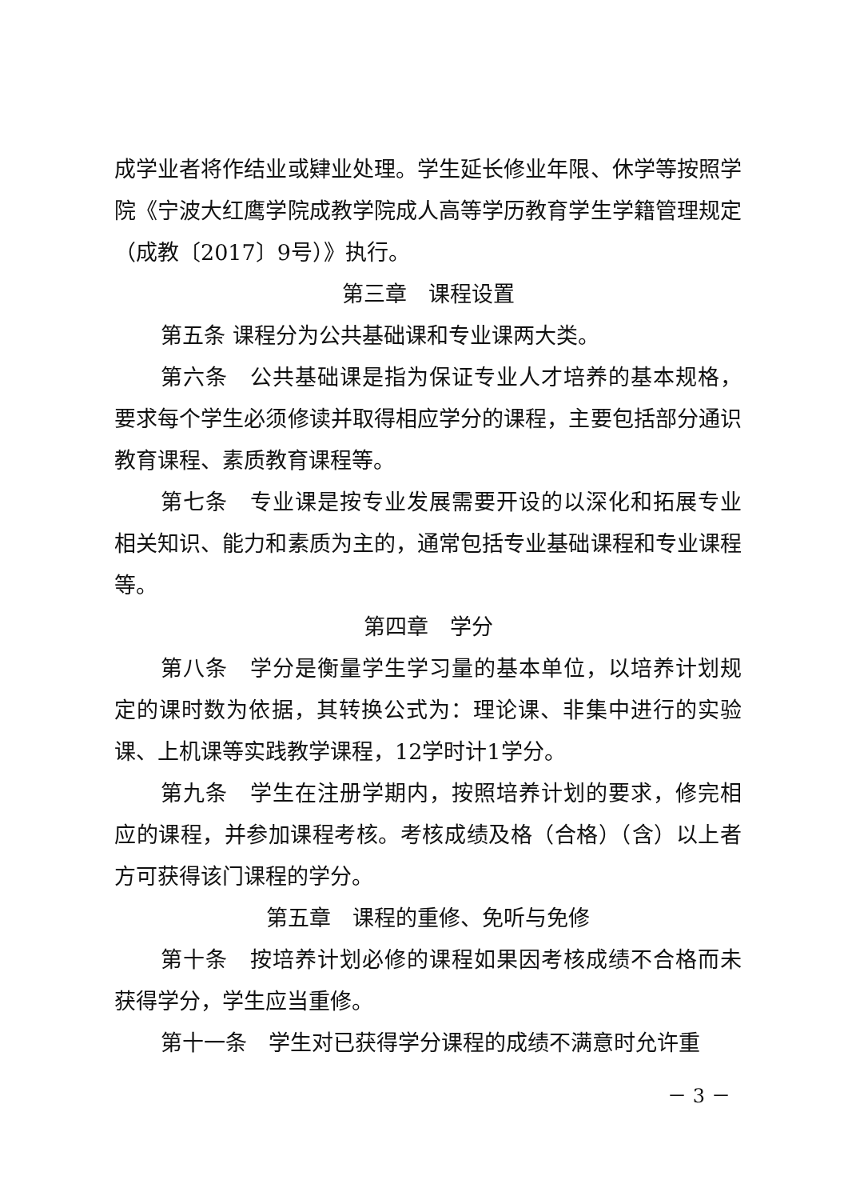成学业者将作结业或肄业处理。学生延长修业年限、休学等按照学院《宁波大红鹰学院成教学院成人高等学历教育学生学籍管理规定（成教〔2017〕9号）》执行。
第三章　课程设置
第五条 课程分为公共基础课和专业课两大类。
第六条　公共基础课是指为保证专业人才培养的基本规格，要求每个学生必须修读并取得相应学分的课程，主要包括部分通识教育课程、素质教育课程等。
第七条　专业课是按专业发展需要开设的以深化和拓展专业相关知识、能力和素质为主的，通常包括专业基础课程和专业课程等。
第四章　学分
第八条　学分是衡量学生学习量的基本单位，以培养计划规定的课时数为依据，其转换公式为：理论课、非集中进行的实验课、上机课等实践教学课程，12学时计1学分。
第九条　学生在注册学期内，按照培养计划的要求，修完相应的课程，并参加课程考核。考核成绩及格（合格）（含）以上者方可获得该门课程的学分。
第五章　课程的重修、免听与免修
第十条　按培养计划必修的课程如果因考核成绩不合格而未获得学分，学生应当重修。
第十一条　学生对已获得学分课程的成绩不满意时允许重
－ 3 －